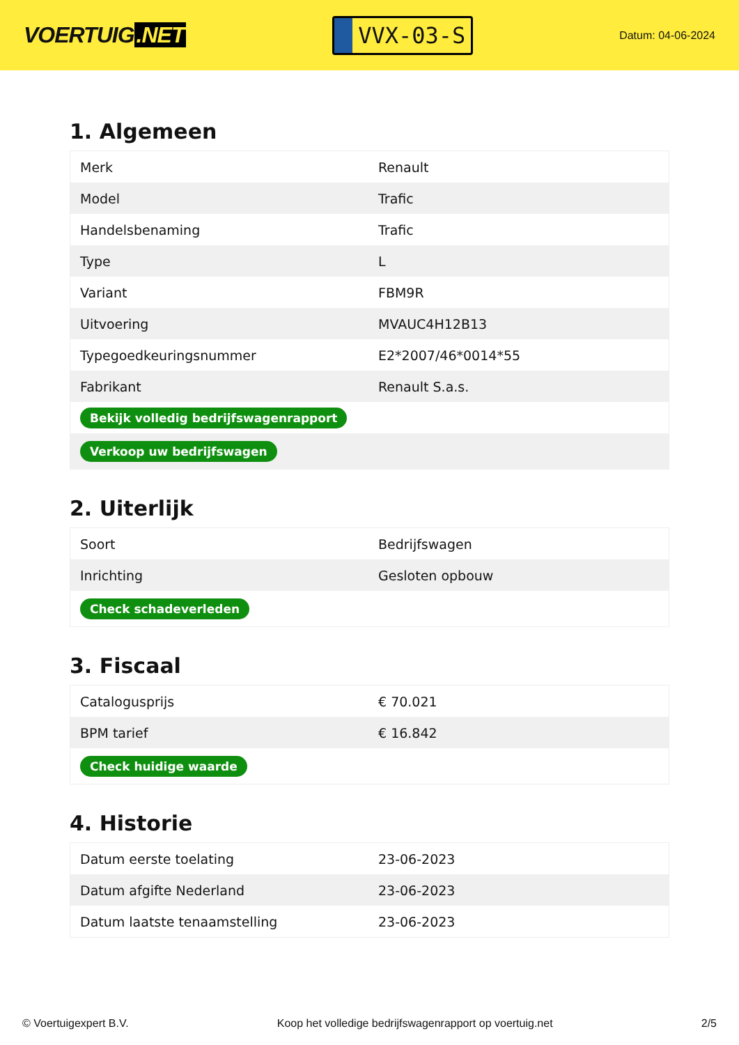VOERTUIG.NET
VVX-03-S
Datum: 04-06-2024
1. Algemeen
| Merk | Renault |
| Model | Trafic |
| Handelsbenaming | Trafic |
| Type | L |
| Variant | FBM9R |
| Uitvoering | MVAUC4H12B13 |
| Typegoedkeuringsnummer | E2*2007/46*0014*55 |
| Fabrikant | Renault S.a.s. |
| Bekijk volledig bedrijfswagenrapport | |
| Verkoop uw bedrijfswagen | |
2. Uiterlijk
| Soort | Bedrijfswagen |
| Inrichting | Gesloten opbouw |
| Check schadeverleden | |
3. Fiscaal
| Catalogusprijs | € 70.021 |
| BPM tarief | € 16.842 |
| Check huidige waarde | |
4. Historie
| Datum eerste toelating | 23-06-2023 |
| Datum afgifte Nederland | 23-06-2023 |
| Datum laatste tenaamstelling | 23-06-2023 |
© Voertuigexpert B.V. Koop het volledige bedrijfswagenrapport op voertuig.net 2/5